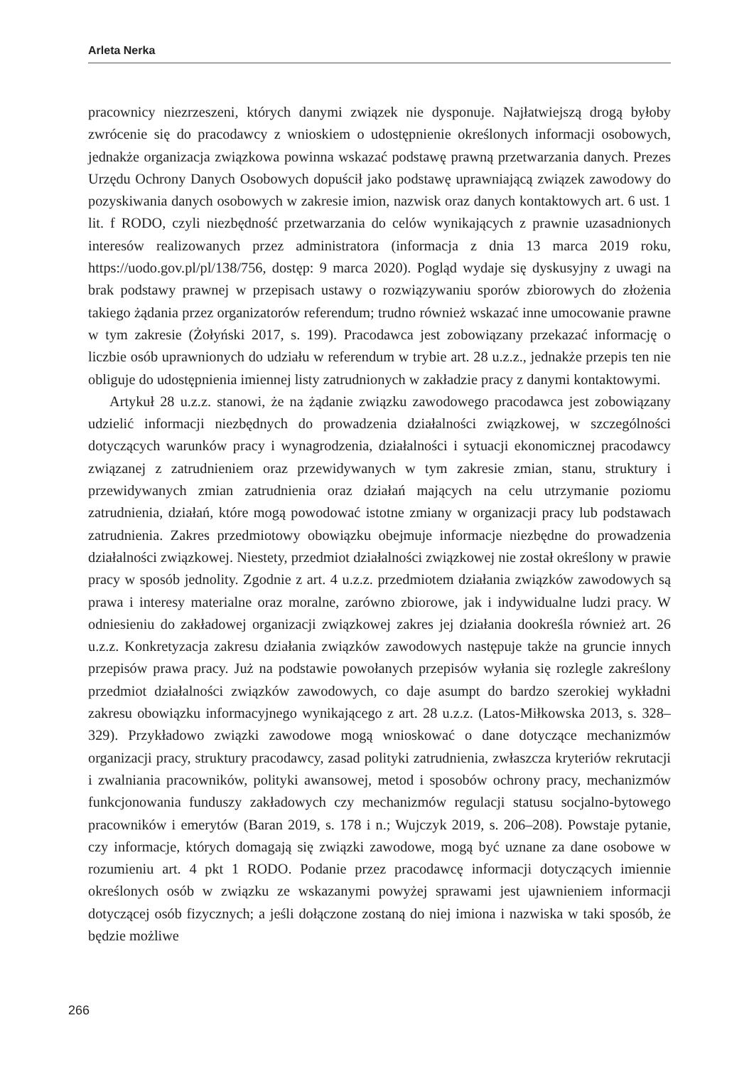Arleta Nerka
pracownicy niezrzeszeni, których danymi związek nie dysponuje. Najłatwiejszą drogą byłoby zwrócenie się do pracodawcy z wnioskiem o udostępnienie określonych informacji osobowych, jednakże organizacja związkowa powinna wskazać podstawę prawną przetwarzania danych. Prezes Urzędu Ochrony Danych Osobowych dopuścił jako podstawę uprawniającą związek zawodowy do pozyskiwania danych osobowych w zakresie imion, nazwisk oraz danych kontaktowych art. 6 ust. 1 lit. f RODO, czyli niezbędność przetwarzania do celów wynikających z prawnie uzasadnionych interesów realizowanych przez administratora (informacja z dnia 13 marca 2019 roku, https://uodo.gov.pl/pl/138/756, dostęp: 9 marca 2020). Pogląd wydaje się dyskusyjny z uwagi na brak podstawy prawnej w przepisach ustawy o rozwiązywaniu sporów zbiorowych do złożenia takiego żądania przez organizatorów referendum; trudno również wskazać inne umocowanie prawne w tym zakresie (Żołyński 2017, s. 199). Pracodawca jest zobowiązany przekazać informację o liczbie osób uprawnionych do udziału w referendum w trybie art. 28 u.z.z., jednakże przepis ten nie obliguje do udostępnienia imiennej listy zatrudnionych w zakładzie pracy z danymi kontaktowymi.
Artykuł 28 u.z.z. stanowi, że na żądanie związku zawodowego pracodawca jest zobowiązany udzielić informacji niezbędnych do prowadzenia działalności związkowej, w szczególności dotyczących warunków pracy i wynagrodzenia, działalności i sytuacji ekonomicznej pracodawcy związanej z zatrudnieniem oraz przewidywanych w tym zakresie zmian, stanu, struktury i przewidywanych zmian zatrudnienia oraz działań mających na celu utrzymanie poziomu zatrudnienia, działań, które mogą powodować istotne zmiany w organizacji pracy lub podstawach zatrudnienia. Zakres przedmiotowy obowiązku obejmuje informacje niezbędne do prowadzenia działalności związkowej. Niestety, przedmiot działalności związkowej nie został określony w prawie pracy w sposób jednolity. Zgodnie z art. 4 u.z.z. przedmiotem działania związków zawodowych są prawa i interesy materialne oraz moralne, zarówno zbiorowe, jak i indywidualne ludzi pracy. W odniesieniu do zakładowej organizacji związkowej zakres jej działania dookreśla również art. 26 u.z.z. Konkretyzacja zakresu działania związków zawodowych następuje także na gruncie innych przepisów prawa pracy. Już na podstawie powołanych przepisów wyłania się rozlegle zakreślony przedmiot działalności związków zawodowych, co daje asumpt do bardzo szerokiej wykładni zakresu obowiązku informacyjnego wynikającego z art. 28 u.z.z. (Latos-Miłkowska 2013, s. 328–329). Przykładowo związki zawodowe mogą wnioskować o dane dotyczące mechanizmów organizacji pracy, struktury pracodawcy, zasad polityki zatrudnienia, zwłaszcza kryteriów rekrutacji i zwalniania pracowników, polityki awansowej, metod i sposobów ochrony pracy, mechanizmów funkcjonowania funduszy zakładowych czy mechanizmów regulacji statusu socjalno-bytowego pracowników i emerytów (Baran 2019, s. 178 i n.; Wujczyk 2019, s. 206–208). Powstaje pytanie, czy informacje, których domagają się związki zawodowe, mogą być uznane za dane osobowe w rozumieniu art. 4 pkt 1 RODO. Podanie przez pracodawcę informacji dotyczących imiennie określonych osób w związku ze wskazanymi powyżej sprawami jest ujawnieniem informacji dotyczącej osób fizycznych; a jeśli dołączone zostaną do niej imiona i nazwiska w taki sposób, że będzie możliwe
266